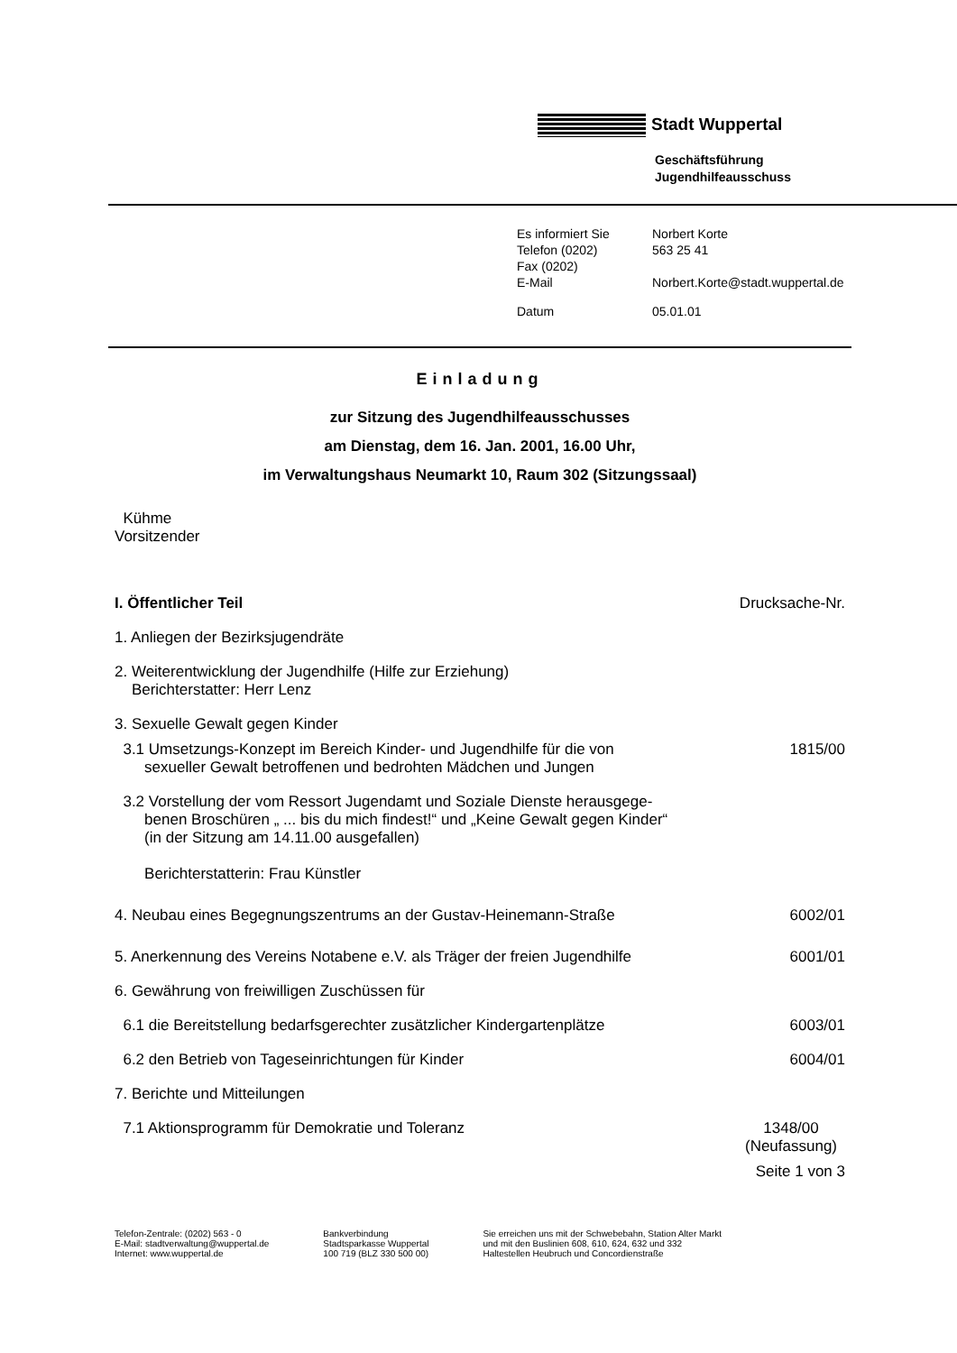Stadt Wuppertal
Geschäftsführung
Jugendhilfeausschuss
| Es informiert Sie | Norbert Korte |
| Telefon (0202) | 563 25 41 |
| Fax (0202) | |
| E-Mail | Norbert.Korte@stadt.wuppertal.de |
| Datum | 05.01.01 |
Einladung
zur Sitzung des Jugendhilfeausschusses
am Dienstag, dem 16. Jan. 2001, 16.00 Uhr,
im Verwaltungshaus Neumarkt 10, Raum 302 (Sitzungssaal)
Kühme
Vorsitzender
I. Öffentlicher Teil Drucksache-Nr.
1. Anliegen der Bezirksjugendräte
2. Weiterentwicklung der Jugendhilfe (Hilfe zur Erziehung)
Berichterstatter: Herr Lenz
3. Sexuelle Gewalt gegen Kinder
3.1 Umsetzungs-Konzept im Bereich Kinder- und Jugendhilfe für die von
sexueller Gewalt betroffenen und bedrohten Mädchen und Jungen 1815/00
3.2 Vorstellung der vom Ressort Jugendamt und Soziale Dienste herausgege-
benen Broschüren „ ... bis du mich findest!“ und „Keine Gewalt gegen Kinder“
(in der Sitzung am 14.11.00 ausgefallen)
Berichterstatterin: Frau Künstler
4. Neubau eines Begegnungszentrums an der Gustav-Heinemann-Straße 6002/01
5. Anerkennung des Vereins Notabene e.V. als Träger der freien Jugendhilfe 6001/01
6. Gewährung von freiwilligen Zuschüssen für
6.1 die Bereitstellung bedarfsgerechter zusätzlicher Kindergartenplätze 6003/01
6.2 den Betrieb von Tageseinrichtungen für Kinder 6004/01
7. Berichte und Mitteilungen
7.1 Aktionsprogramm für Demokratie und Toleranz 1348/00
(Neufassung)
Seite 1 von 3
Telefon-Zentrale: (0202) 563 - 0
E-Mail: stadtverwaltung@wuppertal.de
Internet: www.wuppertal.de
Bankverbindung
Stadtsparkasse Wuppertal
100 719 (BLZ 330 500 00)
Sie erreichen uns mit der Schwebebahn, Station Alter Markt
und mit den Buslinien 608, 610, 624, 632 und 332
Haltestellen Heubruch und Concordienstraße